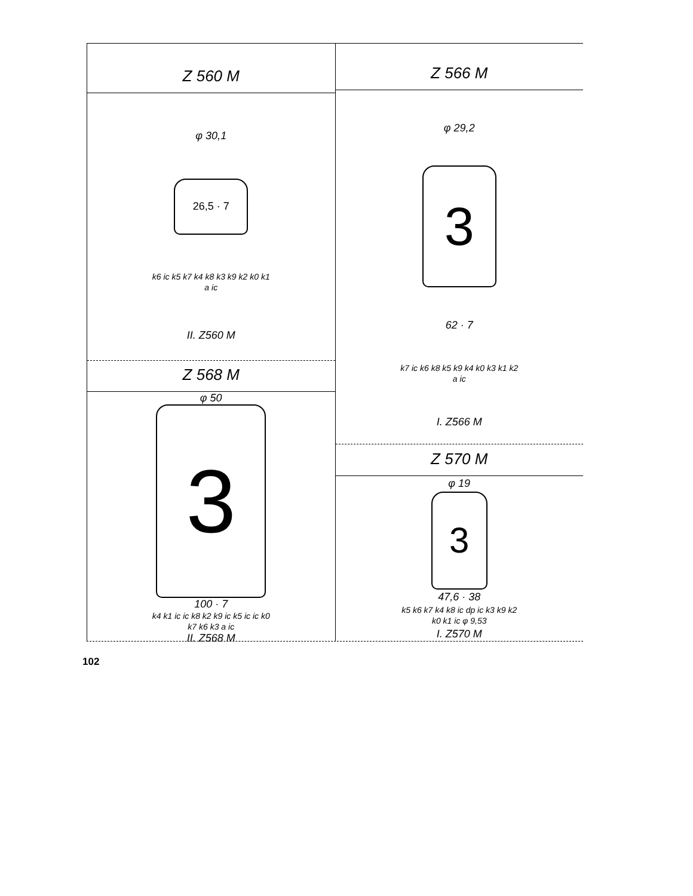Z 560 M
φ 30,1
26,5 · 7
k6 ic k5 k7 k4 k8 k3 k9 k2 k0 k1 a ic
II. Z560 M
Z 568 M
φ 50
3
100 · 7
k4 k1 ic ic k8 k2 k9 ic k5 ic ic k0 k7 k6 k3 a ic
II. Z568 M
Z 566 M
φ 29,2
3
62 · 7
k7 ic k6 k8 k5 k9 k4 k0 k3 k1 k2 a ic
I. Z566 M
Z 570 M
φ 19
3
47,6 · 38
k5 k6 k7 k4 k8 ic dp ic k3 k9 k2 k0 k1 ic φ 9,53
I. Z570 M
102